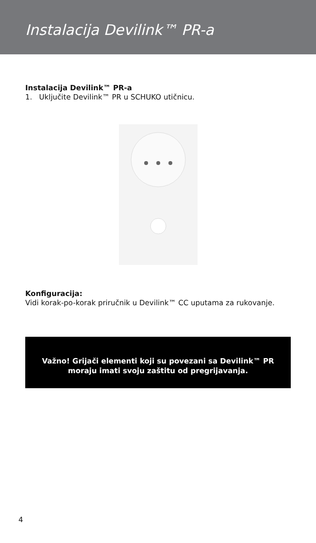Instalacija Devilink™ PR-a
Instalacija Devilink™ PR-a
1. Uključite Devilink™ PR u SCHUKO utičnicu.
Konfiguracija:
Vidi korak-po-korak priručnik u Devilink™ CC uputama za rukovanje.
Važno! Grijači elementi koji su povezani sa Devilink™ PR
moraju imati svoju zaštitu od pregrijavanja.
4